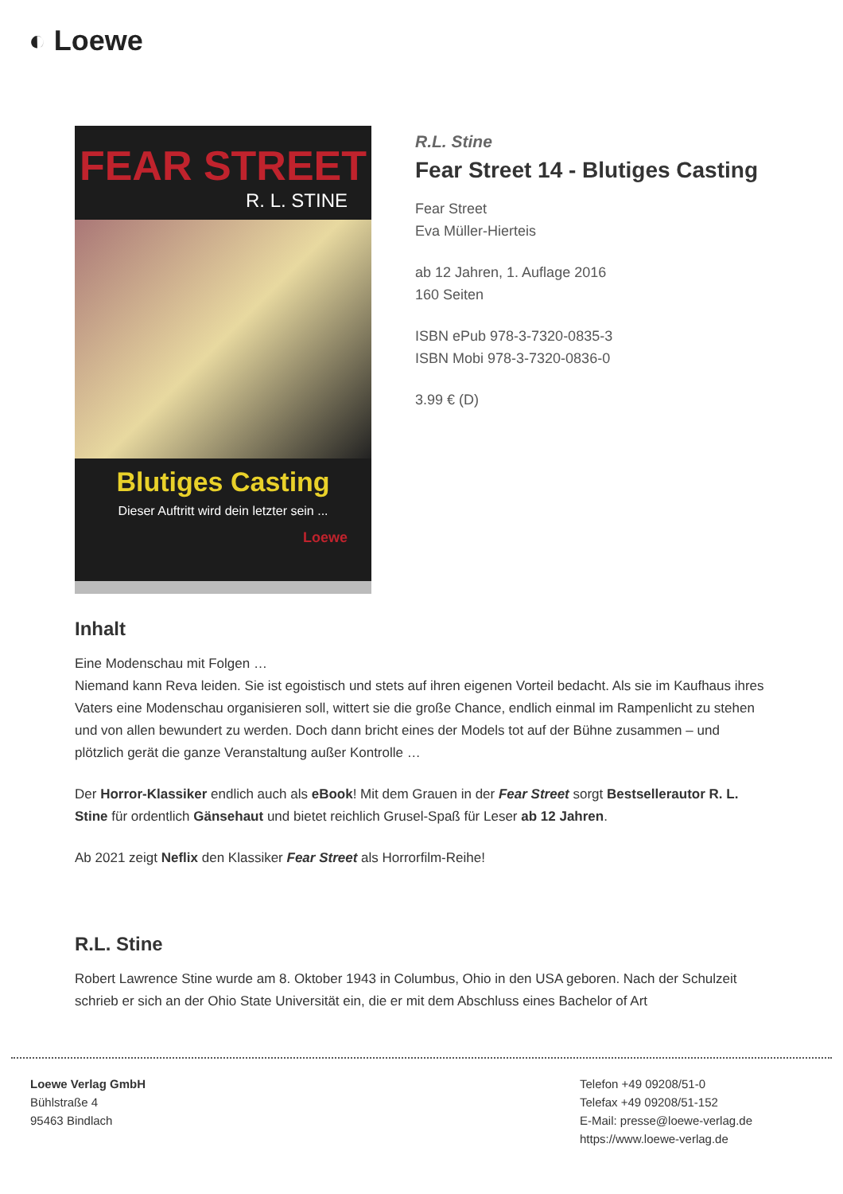◐ Loewe
FEAR STREET
R. L. STINE
Blutiges Casting
Dieser Auftritt wird dein letzter sein ...
Loewe
R.L. Stine
Fear Street 14 - Blutiges Casting
Fear Street
Eva Müller-Hierteis
ab 12 Jahren, 1. Auflage 2016
160 Seiten
ISBN ePub 978-3-7320-0835-3
ISBN Mobi 978-3-7320-0836-0
3.99 € (D)
Inhalt
Eine Modenschau mit Folgen …
Niemand kann Reva leiden. Sie ist egoistisch und stets auf ihren eigenen Vorteil bedacht. Als sie im Kaufhaus ihres Vaters eine Modenschau organisieren soll, wittert sie die große Chance, endlich einmal im Rampenlicht zu stehen und von allen bewundert zu werden. Doch dann bricht eines der Models tot auf der Bühne zusammen – und plötzlich gerät die ganze Veranstaltung außer Kontrolle …
Der Horror-Klassiker endlich auch als eBook! Mit dem Grauen in der Fear Street sorgt Bestsellerautor R. L. Stine für ordentlich Gänsehaut und bietet reichlich Grusel-Spaß für Leser ab 12 Jahren.
Ab 2021 zeigt Neflix den Klassiker Fear Street als Horrorfilm-Reihe!
R.L. Stine
Robert Lawrence Stine wurde am 8. Oktober 1943 in Columbus, Ohio in den USA geboren. Nach der Schulzeit schrieb er sich an der Ohio State Universität ein, die er mit dem Abschluss eines Bachelor of Art
Loewe Verlag GmbH
Bühlstraße 4
95463 Bindlach
Telefon +49 09208/51-0
Telefax +49 09208/51-152
E-Mail: presse@loewe-verlag.de
https://www.loewe-verlag.de